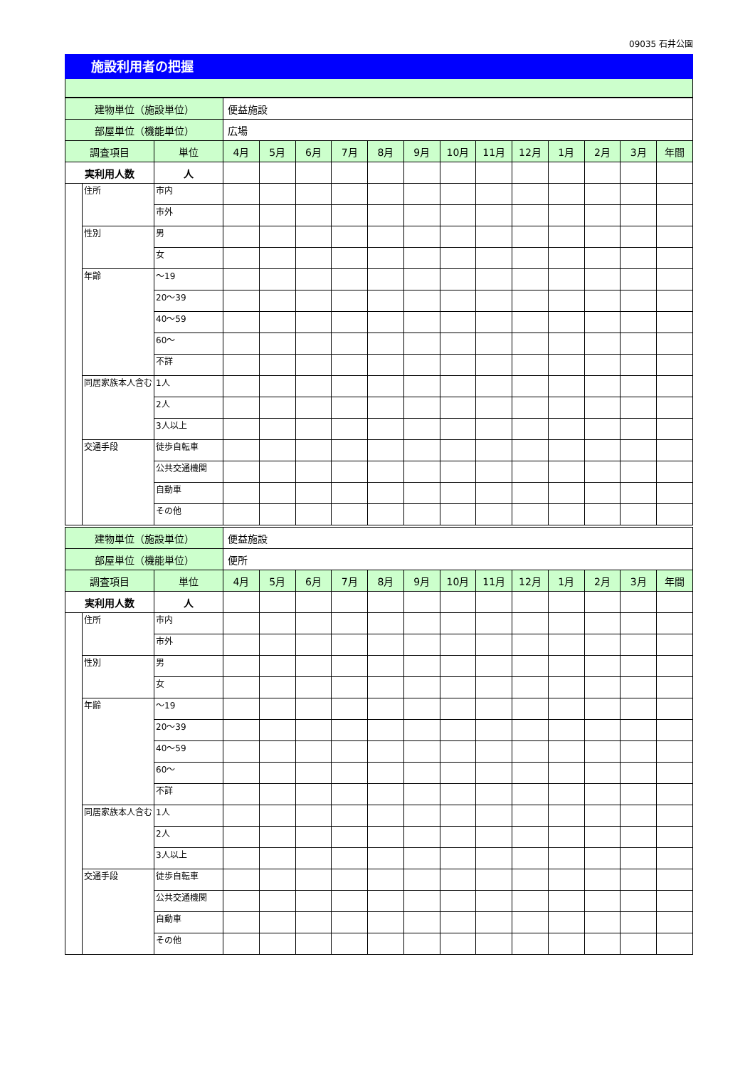09035 石井公園
施設利用者の把握
| 建物単位（施設単位） | | | 便益施設 | | | | | | | | | | | | |
| 部屋単位（機能単位） | | | 広場 | | | | | | | | | | | | |
| 調査項目 | | 単位 | 4月 | 5月 | 6月 | 7月 | 8月 | 9月 | 10月 | 11月 | 12月 | 1月 | 2月 | 3月 | 年間 |
| 実利用人数 | | 人 | | | | | | | | | | | | | |
| | 住所 | 市内 | | | | | | | | | | | | | |
| | | 市外 | | | | | | | | | | | | | |
| | 性別 | 男 | | | | | | | | | | | | | |
| | | 女 | | | | | | | | | | | | | |
| | 年齢 | ～19 | | | | | | | | | | | | | |
| | | 20～39 | | | | | | | | | | | | | |
| | | 40～59 | | | | | | | | | | | | | |
| | | 60～ | | | | | | | | | | | | | |
| | | 不詳 | | | | | | | | | | | | | |
| | 同居家族本人含む | 1人 | | | | | | | | | | | | | |
| | | 2人 | | | | | | | | | | | | | |
| | | 3人以上 | | | | | | | | | | | | | |
| | 交通手段 | 徒歩自転車 | | | | | | | | | | | | | |
| | | 公共交通機関 | | | | | | | | | | | | | |
| | | 自動車 | | | | | | | | | | | | | |
| | | その他 | | | | | | | | | | | | | |
| 建物単位（施設単位） | | | 便益施設 | | | | | | | | | | | | |
| 部屋単位（機能単位） | | | 便所 | | | | | | | | | | | | |
| 調査項目 | | 単位 | 4月 | 5月 | 6月 | 7月 | 8月 | 9月 | 10月 | 11月 | 12月 | 1月 | 2月 | 3月 | 年間 |
| 実利用人数 | | 人 | | | | | | | | | | | | | |
| | 住所 | 市内 | | | | | | | | | | | | | |
| | | 市外 | | | | | | | | | | | | | |
| | 性別 | 男 | | | | | | | | | | | | | |
| | | 女 | | | | | | | | | | | | | |
| | 年齢 | ～19 | | | | | | | | | | | | | |
| | | 20～39 | | | | | | | | | | | | | |
| | | 40～59 | | | | | | | | | | | | | |
| | | 60～ | | | | | | | | | | | | | |
| | | 不詳 | | | | | | | | | | | | | |
| | 同居家族本人含む | 1人 | | | | | | | | | | | | | |
| | | 2人 | | | | | | | | | | | | | |
| | | 3人以上 | | | | | | | | | | | | | |
| | 交通手段 | 徒歩自転車 | | | | | | | | | | | | | |
| | | 公共交通機関 | | | | | | | | | | | | | |
| | | 自動車 | | | | | | | | | | | | | |
| | | その他 | | | | | | | | | | | | | |